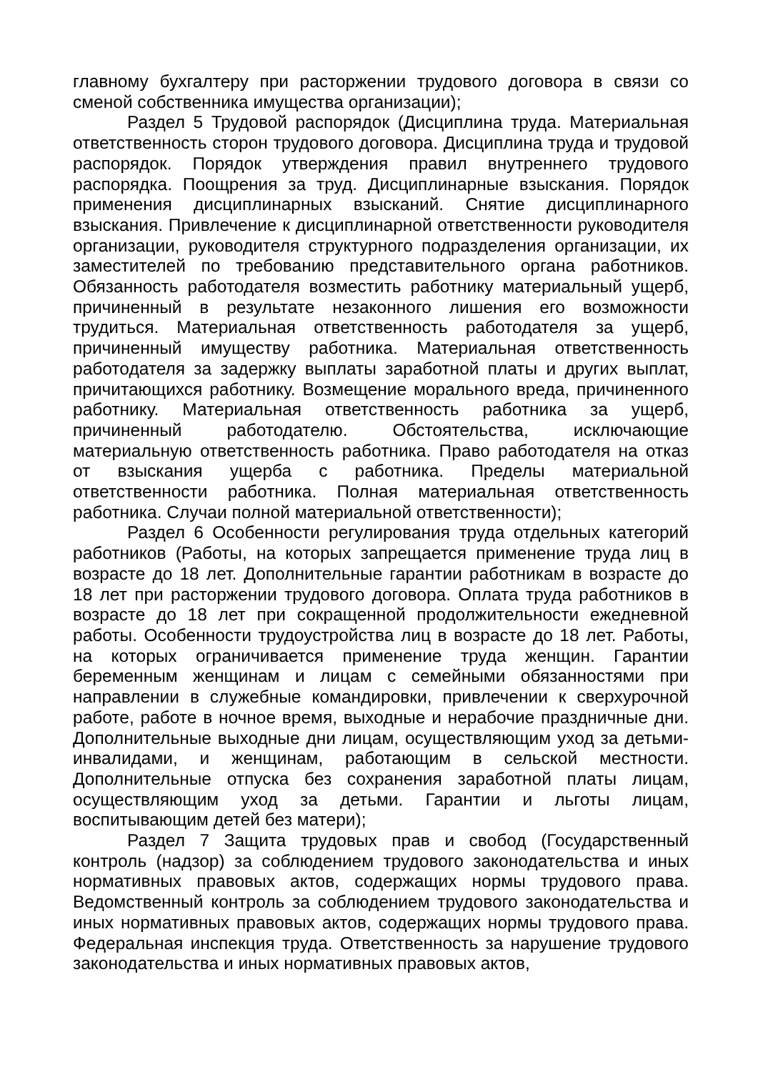главному бухгалтеру при расторжении трудового договора в связи со сменой собственника имущества организации);
Раздел 5 Трудовой распорядок (Дисциплина труда. Материальная ответственность сторон трудового договора. Дисциплина труда и трудовой распорядок. Порядок утверждения правил внутреннего трудового распорядка. Поощрения за труд. Дисциплинарные взыскания. Порядок применения дисциплинарных взысканий. Снятие дисциплинарного взыскания. Привлечение к дисциплинарной ответственности руководителя организации, руководителя структурного подразделения организации, их заместителей по требованию представительного органа работников. Обязанность работодателя возместить работнику материальный ущерб, причиненный в результате незаконного лишения его возможности трудиться. Материальная ответственность работодателя за ущерб, причиненный имуществу работника. Материальная ответственность работодателя за задержку выплаты заработной платы и других выплат, причитающихся работнику. Возмещение морального вреда, причиненного работнику. Материальная ответственность работника за ущерб, причиненный работодателю. Обстоятельства, исключающие материальную ответственность работника. Право работодателя на отказ от взыскания ущерба с работника. Пределы материальной ответственности работника. Полная материальная ответственность работника. Случаи полной материальной ответственности);
Раздел 6 Особенности регулирования труда отдельных категорий работников (Работы, на которых запрещается применение труда лиц в возрасте до 18 лет. Дополнительные гарантии работникам в возрасте до 18 лет при расторжении трудового договора. Оплата труда работников в возрасте до 18 лет при сокращенной продолжительности ежедневной работы. Особенности трудоустройства лиц в возрасте до 18 лет. Работы, на которых ограничивается применение труда женщин. Гарантии беременным женщинам и лицам с семейными обязанностями при направлении в служебные командировки, привлечении к сверхурочной работе, работе в ночное время, выходные и нерабочие праздничные дни. Дополнительные выходные дни лицам, осуществляющим уход за детьми-инвалидами, и женщинам, работающим в сельской местности. Дополнительные отпуска без сохранения заработной платы лицам, осуществляющим уход за детьми. Гарантии и льготы лицам, воспитывающим детей без матери);
Раздел 7 Защита трудовых прав и свобод (Государственный контроль (надзор) за соблюдением трудового законодательства и иных нормативных правовых актов, содержащих нормы трудового права. Ведомственный контроль за соблюдением трудового законодательства и иных нормативных правовых актов, содержащих нормы трудового права. Федеральная инспекция труда. Ответственность за нарушение трудового законодательства и иных нормативных правовых актов,